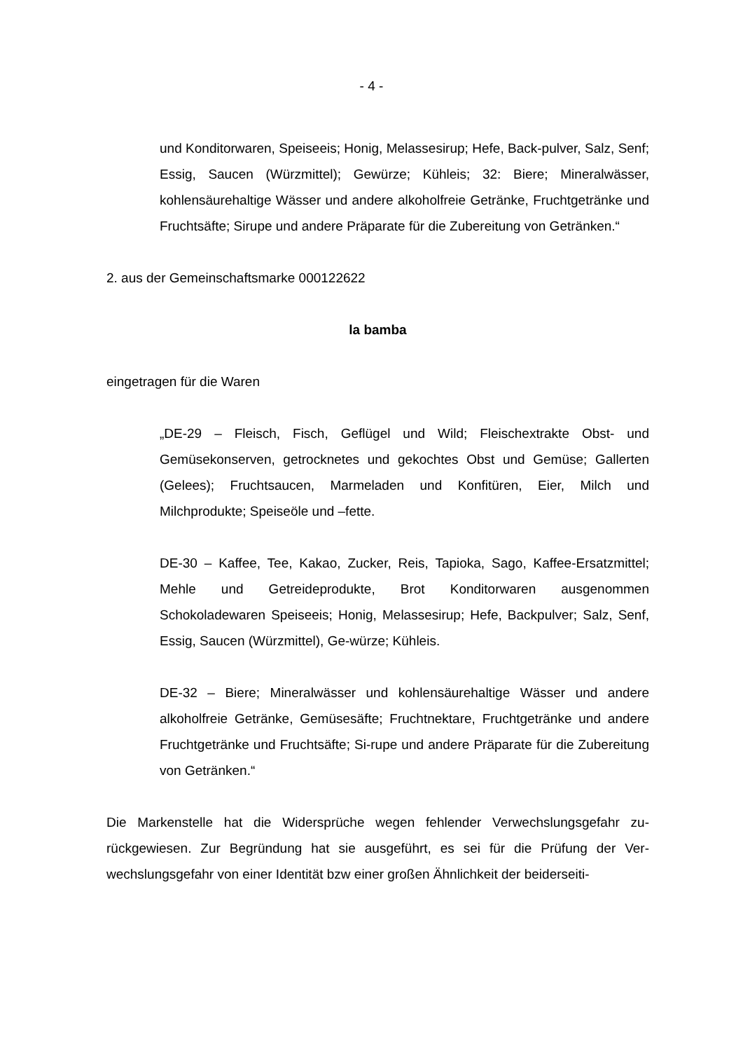- 4 -
und Konditorwaren, Speiseeis; Honig, Melassesirup; Hefe, Back-pulver, Salz, Senf; Essig, Saucen (Würzmittel); Gewürze; Kühleis; 32: Biere; Mineralwässer, kohlensäurehaltige Wässer und andere alkoholfreie Getränke, Fruchtgetränke und Fruchtsäfte; Sirupe und andere Präparate für die Zubereitung von Getränken.“
2. aus der Gemeinschaftsmarke 000122622
la bamba
eingetragen für die Waren
„DE-29 – Fleisch, Fisch, Geflügel und Wild; Fleischextrakte Obst- und Gemüsekonserven, getrocknetes und gekochtes Obst und Gemüse; Gallerten (Gelees); Fruchtsaucen, Marmeladen und Konfitüren, Eier, Milch und Milchprodukte; Speiseöle und –fette.
DE-30 – Kaffee, Tee, Kakao, Zucker, Reis, Tapioka, Sago, Kaffee-Ersatzmittel; Mehle und Getreideprodukte, Brot Konditorwaren ausgenommen Schokoladewaren Speiseeis; Honig, Melassesirup; Hefe, Backpulver; Salz, Senf, Essig, Saucen (Würzmittel), Ge-würze; Kühleis.
DE-32 – Biere; Mineralwässer und kohlensäurehaltige Wässer und andere alkoholfreie Getränke, Gemüsesäfte; Fruchtnektare, Fruchtgetränke und andere Fruchtgetränke und Fruchtsäfte; Si-rupe und andere Präparate für die Zubereitung von Getränken.“
Die Markenstelle hat die Widersprüche wegen fehlender Verwechslungsgefahr zu-rückgewiesen. Zur Begründung hat sie ausgeführt, es sei für die Prüfung der Ver-wechslungsgefahr von einer Identität bzw einer großen Ähnlichkeit der beiderseiti-